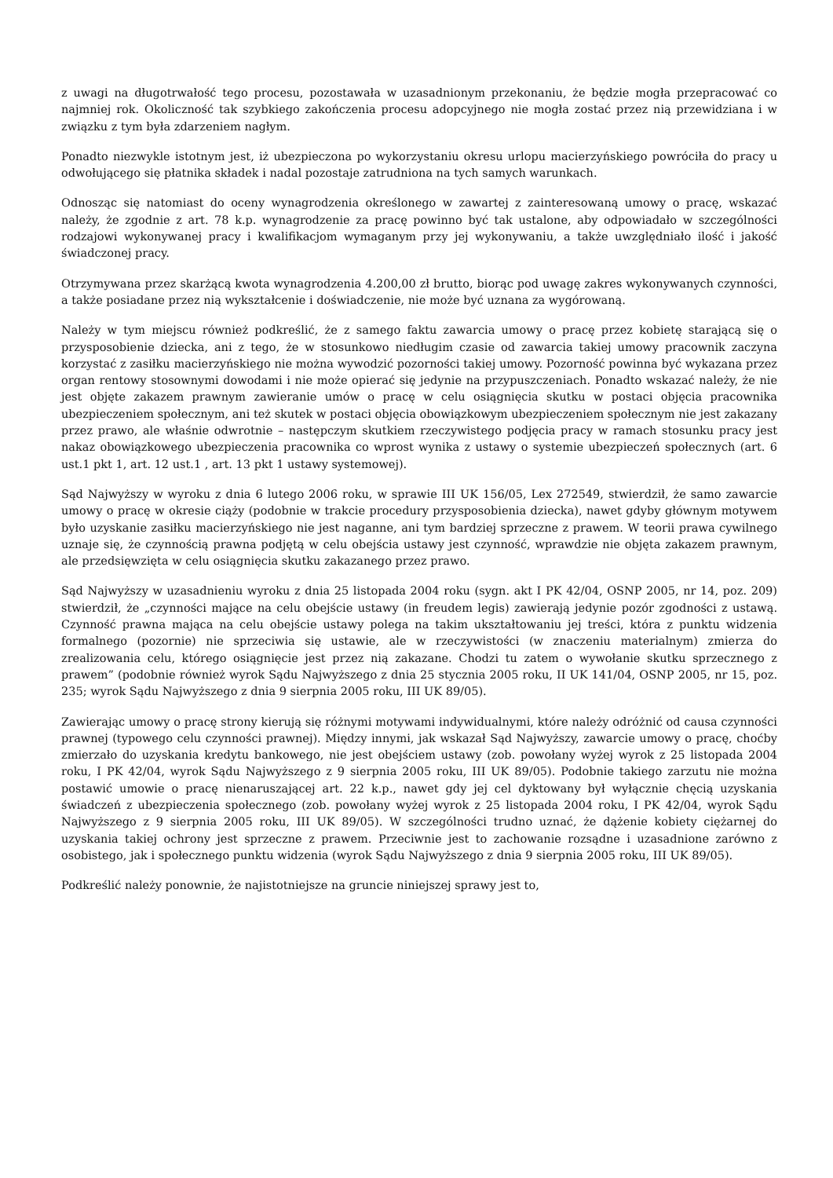z uwagi na długotrwałość tego procesu, pozostawała w uzasadnionym przekonaniu, że będzie mogła przepracować co najmniej rok. Okoliczność tak szybkiego zakończenia procesu adopcyjnego nie mogła zostać przez nią przewidziana i w związku z tym była zdarzeniem nagłym.
Ponadto niezwykle istotnym jest, iż ubezpieczona po wykorzystaniu okresu urlopu macierzyńskiego powróciła do pracy u odwołującego się płatnika składek i nadal pozostaje zatrudniona na tych samych warunkach.
Odnosząc się natomiast do oceny wynagrodzenia określonego w zawartej z zainteresowaną umowy o pracę, wskazać należy, że zgodnie z art. 78 k.p. wynagrodzenie za pracę powinno być tak ustalone, aby odpowiadało w szczególności rodzajowi wykonywanej pracy i kwalifikacjom wymaganym przy jej wykonywaniu, a także uwzględniało ilość i jakość świadczonej pracy.
Otrzymywana przez skarżącą kwota wynagrodzenia 4.200,00 zł brutto, biorąc pod uwagę zakres wykonywanych czynności, a także posiadane przez nią wykształcenie i doświadczenie, nie może być uznana za wygórowaną.
Należy w tym miejscu również podkreślić, że z samego faktu zawarcia umowy o pracę przez kobietę starającą się o przysposobienie dziecka, ani z tego, że w stosunkowo niedługim czasie od zawarcia takiej umowy pracownik zaczyna korzystać z zasiłku macierzyńskiego nie można wywodzić pozorności takiej umowy. Pozorność powinna być wykazana przez organ rentowy stosownymi dowodami i nie może opierać się jedynie na przypuszczeniach. Ponadto wskazać należy, że nie jest objęte zakazem prawnym zawieranie umów o pracę w celu osiągnięcia skutku w postaci objęcia pracownika ubezpieczeniem społecznym, ani też skutek w postaci objęcia obowiązkowym ubezpieczeniem społecznym nie jest zakazany przez prawo, ale właśnie odwrotnie – następczym skutkiem rzeczywistego podjęcia pracy w ramach stosunku pracy jest nakaz obowiązkowego ubezpieczenia pracownika co wprost wynika z ustawy o systemie ubezpieczeń społecznych (art. 6 ust.1 pkt 1, art. 12 ust.1 , art. 13 pkt 1 ustawy systemowej).
Sąd Najwyższy w wyroku z dnia 6 lutego 2006 roku, w sprawie III UK 156/05, Lex 272549, stwierdził, że samo zawarcie umowy o pracę w okresie ciąży (podobnie w trakcie procedury przysposobienia dziecka), nawet gdyby głównym motywem było uzyskanie zasiłku macierzyńskiego nie jest naganne, ani tym bardziej sprzeczne z prawem. W teorii prawa cywilnego uznaje się, że czynnością prawna podjętą w celu obejścia ustawy jest czynność, wprawdzie nie objęta zakazem prawnym, ale przedsięwzięta w celu osiągnięcia skutku zakazanego przez prawo.
Sąd Najwyższy w uzasadnieniu wyroku z dnia 25 listopada 2004 roku (sygn. akt I PK 42/04, OSNP 2005, nr 14, poz. 209) stwierdził, że „czynności mające na celu obejście ustawy (in freudem legis) zawierają jedynie pozór zgodności z ustawą. Czynność prawna mająca na celu obejście ustawy polega na takim ukształtowaniu jej treści, która z punktu widzenia formalnego (pozornie) nie sprzeciwia się ustawie, ale w rzeczywistości (w znaczeniu materialnym) zmierza do zrealizowania celu, którego osiągnięcie jest przez nią zakazane. Chodzi tu zatem o wywołanie skutku sprzecznego z prawem” (podobnie również wyrok Sądu Najwyższego z dnia 25 stycznia 2005 roku, II UK 141/04, OSNP 2005, nr 15, poz. 235; wyrok Sądu Najwyższego z dnia 9 sierpnia 2005 roku, III UK 89/05).
Zawierając umowy o pracę strony kierują się różnymi motywami indywidualnymi, które należy odróżnić od causa czynności prawnej (typowego celu czynności prawnej). Między innymi, jak wskazał Sąd Najwyższy, zawarcie umowy o pracę, choćby zmierzało do uzyskania kredytu bankowego, nie jest obejściem ustawy (zob. powołany wyżej wyrok z 25 listopada 2004 roku, I PK 42/04, wyrok Sądu Najwyższego z 9 sierpnia 2005 roku, III UK 89/05). Podobnie takiego zarzutu nie można postawić umowie o pracę nienaruszającej art. 22 k.p., nawet gdy jej cel dyktowany był wyłącznie chęcią uzyskania świadczeń z ubezpieczenia społecznego (zob. powołany wyżej wyrok z 25 listopada 2004 roku, I PK 42/04, wyrok Sądu Najwyższego z 9 sierpnia 2005 roku, III UK 89/05). W szczególności trudno uznać, że dążenie kobiety ciężarnej do uzyskania takiej ochrony jest sprzeczne z prawem. Przeciwnie jest to zachowanie rozsądne i uzasadnione zarówno z osobistego, jak i społecznego punktu widzenia (wyrok Sądu Najwyższego z dnia 9 sierpnia 2005 roku, III UK 89/05).
Podkreślić należy ponownie, że najistotniejsze na gruncie niniejszej sprawy jest to,